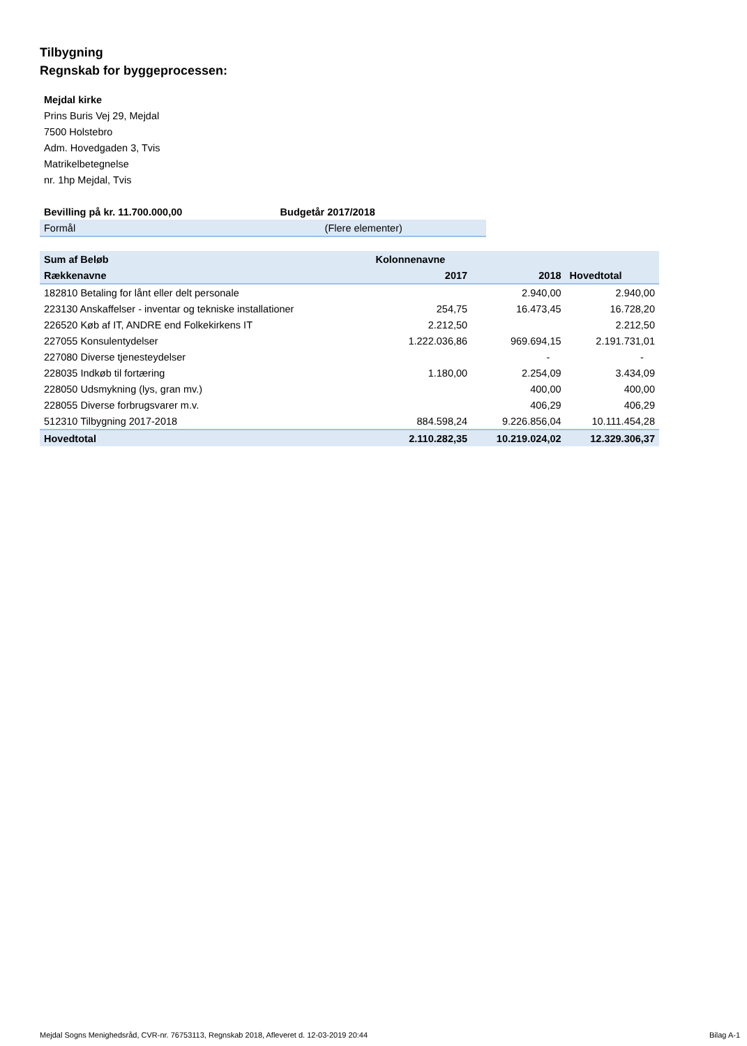Tilbygning
Regnskab for byggeprocessen:
Mejdal kirke
Prins Buris Vej 29, Mejdal
7500 Holstebro
Adm. Hovedgaden 3, Tvis
Matrikelbetegnelse
nr. 1hp Mejdal, Tvis
| Bevilling på kr. 11.700.000,00 | Budgetår 2017/2018 |
| --- | --- |
| Formål | (Flere elementer) |
| Sum af Beløb | Kolonnenavne | | |
| --- | --- | --- | --- |
| Rækkenavne | 2017 | 2018 | Hovedtotal |
| 182810 Betaling for lånt eller delt personale | | 2.940,00 | 2.940,00 |
| 223130 Anskaffelser - inventar og tekniske installationer | 254,75 | 16.473,45 | 16.728,20 |
| 226520 Køb af IT, ANDRE end Folkekirkens IT | 2.212,50 | | 2.212,50 |
| 227055 Konsulentydelser | 1.222.036,86 | 969.694,15 | 2.191.731,01 |
| 227080 Diverse tjenesteydelser | | - | - |
| 228035 Indkøb til fortæring | 1.180,00 | 2.254,09 | 3.434,09 |
| 228050 Udsmykning (lys, gran mv.) | | 400,00 | 400,00 |
| 228055 Diverse forbrugsvarer m.v. | | 406,29 | 406,29 |
| 512310 Tilbygning 2017-2018 | 884.598,24 | 9.226.856,04 | 10.111.454,28 |
| Hovedtotal | 2.110.282,35 | 10.219.024,02 | 12.329.306,37 |
Mejdal Sogns Menighedsråd, CVR-nr. 76753113, Regnskab 2018, Afleveret d. 12-03-2019 20:44 Bilag A-1